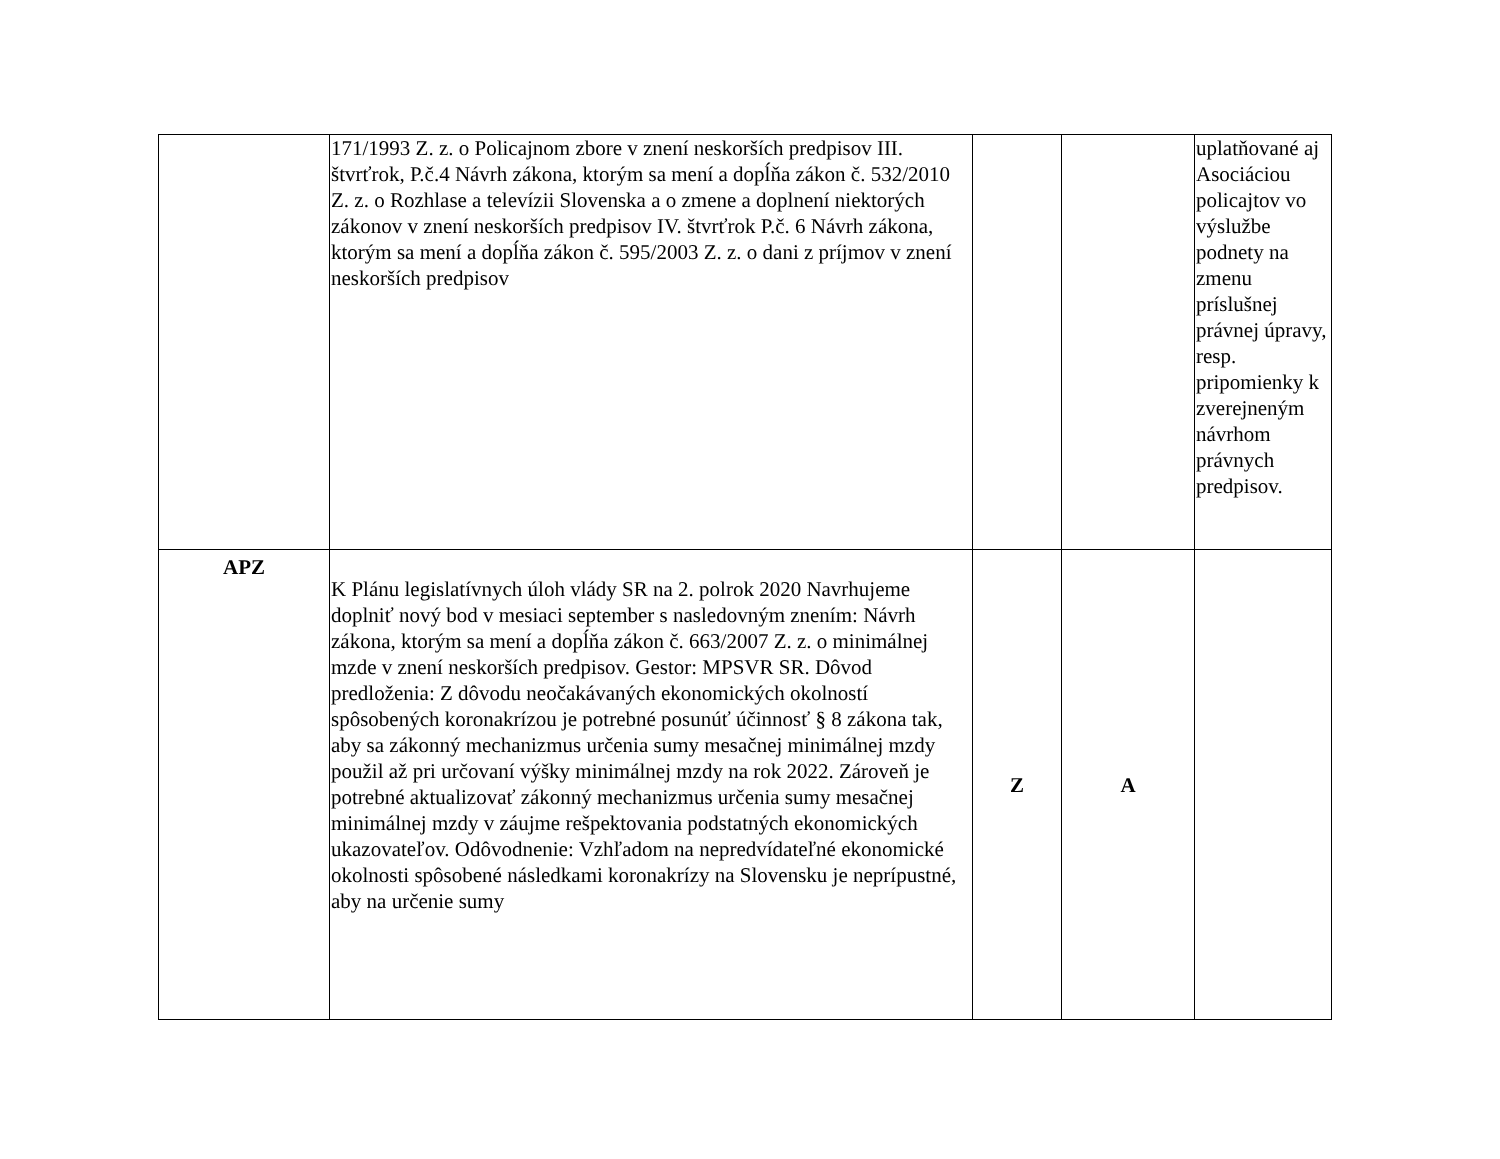| | 171/1993 Z. z. o Policajnom zbore v znení neskorších predpisov III. štvrťrok, P.č.4 Návrh zákona, ktorým sa mení a dopĺňa zákon č. 532/2010 Z. z. o Rozhlase a televízii Slovenska a o zmene a doplnení niektorých zákonov v znení neskorších predpisov IV. štvrťrok P.č. 6 Návrh zákona, ktorým sa mení a dopĺňa zákon č. 595/2003 Z. z. o dani z príjmov v znení neskorších predpisov | | | uplatňované aj Asociáciou policajtov vo výslužbe podnety na zmenu príslušnej právnej úpravy, resp. pripomienky k zverejneným návrhom právnych predpisov. |
| APZ | K Plánu legislatívnych úloh vlády SR na 2. polrok 2020 Navrhujeme doplniť nový bod v mesiaci september s nasledovným znením: Návrh zákona, ktorým sa mení a dopĺňa zákon č. 663/2007 Z. z. o minimálnej mzde v znení neskorších predpisov. Gestor: MPSVR SR. Dôvod predloženia: Z dôvodu neočakávaných ekonomických okolností spôsobených koronakrízou je potrebné posunúť účinnosť § 8 zákona tak, aby sa zákonný mechanizmus určenia sumy mesačnej minimálnej mzdy použil až pri určovaní výšky minimálnej mzdy na rok 2022. Zároveň je potrebné aktualizovať zákonný mechanizmus určenia sumy mesačnej minimálnej mzdy v záujme rešpektovania podstatných ekonomických ukazovateľov. Odôvodnenie: Vzhľadom na nepredvídateľné ekonomické okolnosti spôsobené následkami koronakrízy na Slovensku je neprípustné, aby na určenie sumy | Z | A | |